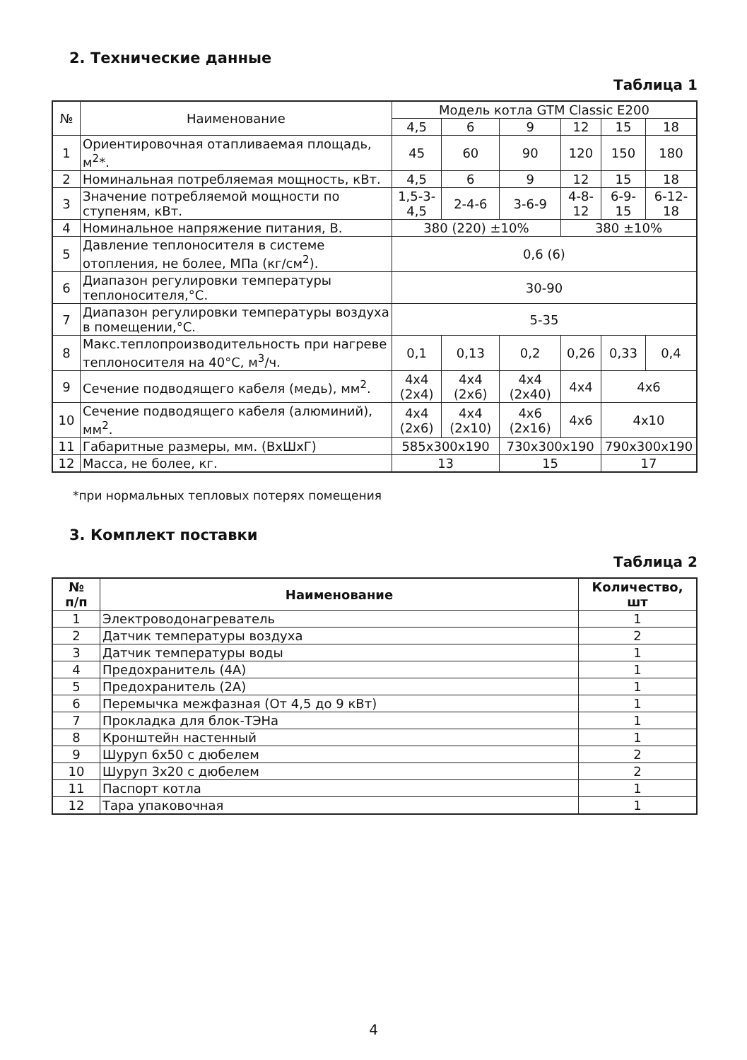2. Технические данные
Таблица 1
| № | Наименование | Модель котла GTM Classic E200 | | | | | |
| | | 4,5 | 6 | 9 | 12 | 15 | 18 |
| 1 | Ориентировочная отапливаемая площадь, м<sup>2</sup>*. | 45 | 60 | 90 | 120 | 150 | 180 |
| 2 | Номинальная потребляемая мощность, кВт. | 4,5 | 6 | 9 | 12 | 15 | 18 |
| 3 | Значение потребляемой мощности по ступеням, кВт. | 1,5-3-4,5 | 2-4-6 | 3-6-9 | 4-8-12 | 6-9-15 | 6-12-18 |
| 4 | Номинальное напряжение питания, В. | 380 (220) ±10% | | | 380 ±10% | | |
| 5 | Давление теплоносителя в системе отопления, не более, МПа (кг/см<sup>2</sup>). | 0,6 (6) | | | | | |
| 6 | Диапазон регулировки температуры теплоносителя,°С. | 30-90 | | | | | |
| 7 | Диапазон регулировки температуры воздуха в помещении,°С. | 5-35 | | | | | |
| 8 | Макс.теплопроизводительность при нагреве теплоносителя на 40°С, м<sup>3</sup>/ч. | 0,1 | 0,13 | 0,2 | 0,26 | 0,33 | 0,4 |
| 9 | Сечение подводящего кабеля (медь), мм<sup>2</sup>. | 4х4 (2х4) | 4х4 (2х6) | 4х4 (2х40) | 4х4 | 4х6 | |
| 10 | Сечение подводящего кабеля (алюминий), мм<sup>2</sup>. | 4х4 (2х6) | 4х4 (2х10) | 4х6 (2х16) | 4х6 | 4х10 | |
| 11 | Габаритные размеры, мм. (ВхШхГ) | 585х300х190 | | 730х300х190 | | 790х300х190 | |
| 12 | Масса, не более, кг. | 13 | | 15 | | 17 | |
*при нормальных тепловых потерях помещения
3. Комплект поставки
Таблица 2
| № п/п | Наименование | Количество, шт |
| --- | --- | --- |
| 1 | Электроводонагреватель | 1 |
| 2 | Датчик температуры воздуха | 2 |
| 3 | Датчик температуры воды | 1 |
| 4 | Предохранитель (4А) | 1 |
| 5 | Предохранитель (2А) | 1 |
| 6 | Перемычка межфазная (От 4,5 до 9 кВт) | 1 |
| 7 | Прокладка для блок-ТЭНа | 1 |
| 8 | Кронштейн настенный | 1 |
| 9 | Шуруп 6х50 с дюбелем | 2 |
| 10 | Шуруп 3х20 с дюбелем | 2 |
| 11 | Паспорт котла | 1 |
| 12 | Тара упаковочная | 1 |
4